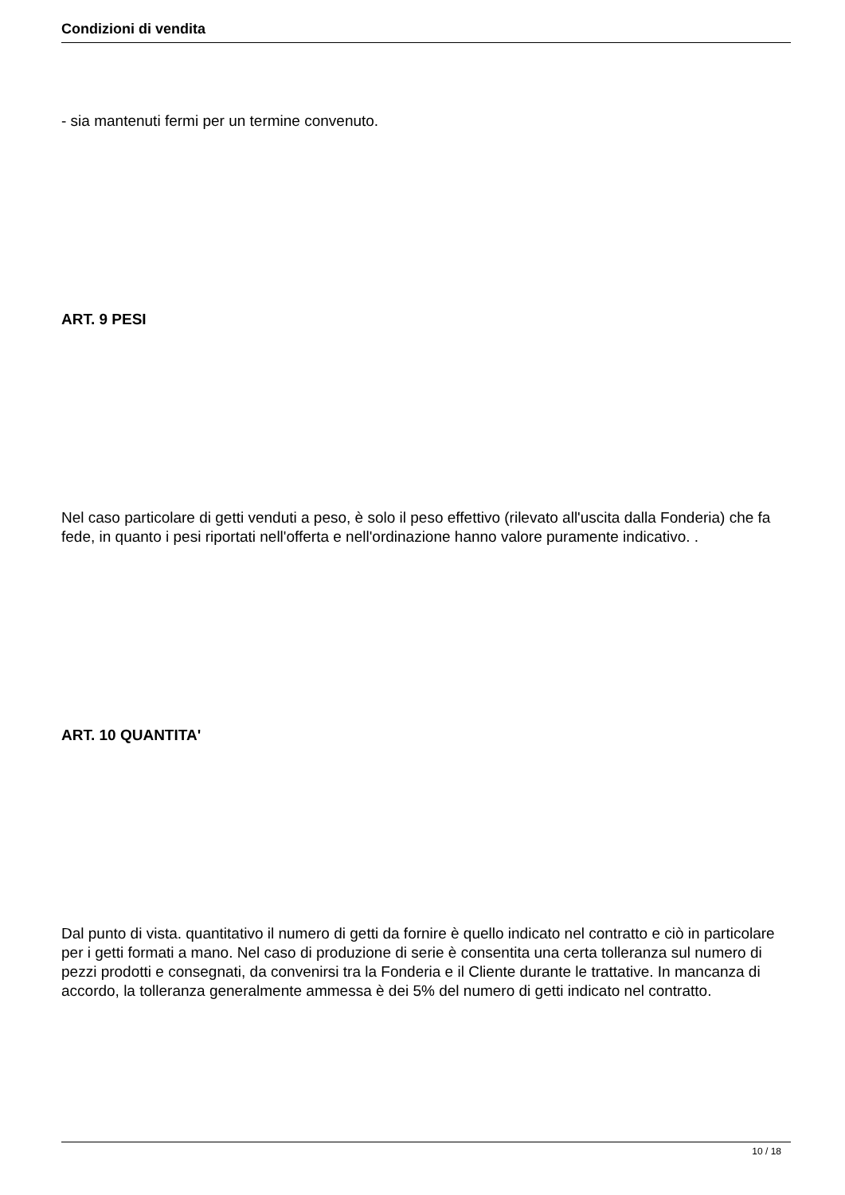Condizioni di vendita
- sia mantenuti fermi per un termine convenuto.
ART. 9 PESI
Nel caso particolare di getti venduti a peso, è solo il peso effettivo (rilevato all'uscita dalla Fonderia) che fa fede, in quanto i pesi riportati nell'offerta e nell'ordinazione hanno valore puramente indicativo. .
ART. 10 QUANTITA'
Dal punto di vista. quantitativo il numero di getti da fornire è quello indicato nel contratto e ciò in particolare per i getti formati a mano. Nel caso di produzione di serie è consentita una certa tolleranza sul numero di pezzi prodotti e consegnati, da convenirsi tra la Fonderia e il Cliente durante le trattative. In mancanza di accordo, la tolleranza generalmente ammessa è dei 5% del numero di getti indicato nel contratto.
10 / 18